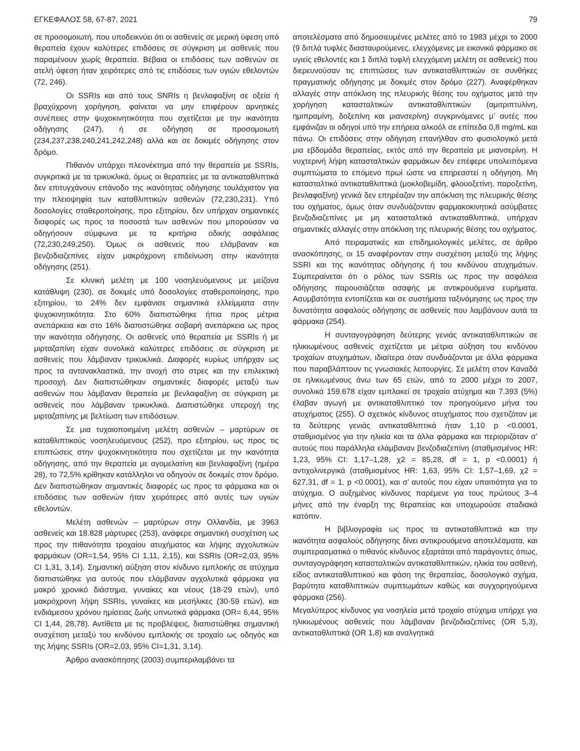ΕΓΚΕΦΑΛΟΣ 58, 67-87, 2021 79
σε προσομοιωτή, που υποδεικνύει ότι οι ασθενείς σε μερική ύφεση υπό θεραπεία έχουν καλύτερες επιδόσεις σε σύγκριση με ασθενείς που παραμένουν χωρίς θεραπεία. Βέβαια οι επιδόσεις των ασθενών σε ατελή ύφεση ήταν χειρότερες από τις επιδόσεις των υγιών εθελοντών (72, 246).
Οι SSRIs και από τους SNRIs η βενλαφαξίνη σε οξεία ή βραχύχρονη χορήγηση, φαίνεται να μην επιφέρουν αρνητικές συνέπειες στην ψυχοκινητικότητα που σχετίζεται με την ικανότητα οδήγησης (247), ή σε οδήγηση σε προσομοιωτή (234,237,238,240,241,242,248) αλλά και σε δοκιμές οδήγησης στον δρόμο.
Πιθανόν υπάρχει πλεονέκτημα από την θεραπεία με SSRIs, συγκριτικά με τα τρικυκλικά, όμως οι θεραπείες με τα αντικαταθλιπτικά δεν επιτυγχάνουν επάνοδο της ικανότητας οδήγησης τουλάχιστον για την πλειοψηφία των καταθλιπτικών ασθενών (72,230,231). Υπό δοσολογίες σταθεροποίησης, προ εξιτηρίου, δεν υπήρχαν σημαντικές διαφορές ως προς τα ποσοστά των ασθενών που μπορούσαν να οδηγήσουν σύμφωνα με τα κριτήρια οδικής ασφάλειας (72,230,249,250). Όμως οι ασθενείς που ελάμβαναν και βενζοδιαζεπίνες είχαν μακρόχρονη επιδείνωση στην ικανότητα οδήγησης (251).
Σε κλινική μελέτη με 100 νοσηλευόμενους με μείζονα κατάθλιψη (230), σε δοκιμές υπό δοσολογίες σταθεροποίησης, προ εξιτηρίου, το 24% δεν εμφάνισε σημαντικά ελλείμματα στην ψυχοκινητικότητα. Στο 60% διαπιστώθηκε ήπια προς μέτρια ανεπάρκεια και στο 16% διαπιστώθηκε σοβαρή ανεπάρκεια ως προς την ικανότητα οδήγησης. Οι ασθενείς υπό θεραπεία με SSRIs ή με μιρταζαπίνη είχαν συνολικά καλύτερες επιδόσεις σε σύγκριση με ασθενείς που λάμβαναν τρικυκλικά. Διαφορές κυρίως υπήρχαν ως προς τα αντανακλαστικά, την ανοχή στο στρες και την επιλεκτική προσοχή. Δεν διαπιστώθηκαν σημαντικές διαφορές μεταξύ των ασθενών που λάμβαναν θεραπεία με βενλαφαξίνη σε σύγκριση με ασθενείς που λάμβαναν τρικυκλικά. Διαπιστώθηκε υπεροχή της μιρταζαπίνης με βελτίωση των επιδόσεων.
Σε μια τυχαιοποιημένη μελέτη ασθενών – μαρτύρων σε καταθλιπτικούς νοσηλευόμενους (252), προ εξιτηρίου, ως προς τις επιπτώσεις στην ψυχοκινητικότητα που σχετίζεται με την ικανότητα οδήγησης, από την θεραπεία με αγομελατίνη και βενλαφαξίνη (ημέρα 28), το 72,5% κρίθηκαν κατάλληλοι να οδηγούν σε δοκιμές στον δρόμο. Δεν διαπιστώθηκαν σημαντικές διαφορές ως προς τα φάρμακα και οι επιδόσεις των ασθενών ήταν χειρότερες από αυτές των υγιών εθελοντών.
Μελέτη ασθενών – μαρτύρων στην Ολλανδία, με 3963 ασθενείς και 18.828 μάρτυρες (253), ανάφερε σημαντική συσχέτιση ως προς την πιθανότητα τροχαίου ατυχήματος και λήψης αγχολυτικών φαρμάκων (OR=1,54, 95% CI 1,11, 2,15), και SSRIs (OR=2,03, 95% CI 1,31, 3,14). Σημαντική αύξηση στον κίνδυνο εμπλοκής σε ατύχημα διαπιστώθηκε για αυτούς που ελάμβαναν αγχολυτικά φάρμακα για μακρό χρονικό διάστημα, γυναίκες και νέους (18-29 ετών), υπό μακρόχρονη λήψη SSRIs, γυναίκες και μεσήλικες (30-59 ετών), και ενδιάμεσου χρόνου ημίσειας ζωής υπνωτικά φάρμακα (OR= 6,44, 95% CI 1,44, 28,78). Αντίθετα με τις προβλέψεις, διαπιστώθηκε σημαντική συσχέτιση μεταξύ του κινδύνου εμπλοκής σε τροχαίο ως οδηγός και της λήψης SSRIs (OR=2,03, 95% CI=1,31, 3,14).
Άρθρο ανασκόπησης (2003) συμπεριλαμβάνει τα
αποτελέσματα από δημοσιευμένες μελέτες από το 1983 μέχρι το 2000 (9 διπλά τυφλές διασταυρούμενες, ελεγχόμενες με εικονικό φάρμακο σε υγιείς εθελοντές και 1 διπλά τυφλή ελεγχόμενη μελέτη σε ασθενείς) που διερευνούσαν τις επιπτώσεις των αντικαταθλιπτικών σε συνθήκες πραγματικής οδήγησης με δοκιμές στον δρόμο (227). Αναφέρθηκαν αλλαγές στην απόκλιση της πλευρικής θέσης του οχήματος μετά την χορήγηση κατασταλτικών αντικαταθλιπτικών (αμιτριπτυλίνη, ημιπραμίνη, δοξεπίνη και μιανσερίνη) συγκρινόμενες μ’ αυτές που εμφάνιζαν οι οδηγοί υπό την επήρεια αλκοόλ σε επίπεδα 0,8 mg/mL και πάνω. Οι επιδόσεις στην οδήγηση επανήλθαν στο φυσιολογικό μετά μια εβδομάδα θεραπείας, εκτός από την θεραπεία με μιανσερίνη. Η νυχτερινή λήψη κατασταλτικών φαρμάκων δεν επέφερε υπολειπόμενα συμπτώματα το επόμενο πρωί ώστε να επηρεαστεί η οδήγηση. Μη κατασταλτικά αντικαταθλιπτικά (μοκλοβεμίδη, φλουοξετίνη, παροξετίνη, βενλαφαξίνη) γενικά δεν επηρέαζαν την απόκλιση της πλευρικής θέσης του οχήματος, όμως όταν συνδυάζονταν φαρμακοκινητικά ασύμβατες βενζοδιαζεπίνες με μη κατασταλτικά αντικαταθλιπτικά, υπήρχαν σημαντικές αλλαγές στην απόκλιση της πλευρικής θέσης του οχήματος.
Από πειραματικές και επιδημιολογικές μελέτες, σε άρθρο ανασκόπησης, οι 15 αναφέρονταν στην συσχέτιση μεταξύ της λήψης SSRI και της ικανότητας οδήγησης ή του κινδύνου ατυχημάτων. Συμπεραίνεται ότι ο ρόλος των SSRIs ως προς την ασφάλεια οδήγησης παρουσιάζεται ασαφής με αντικρουόμενα ευρήματα. Ασυμβατότητα εντοπίζεται και σε συστήματα ταξινόμησης ως προς την δυνατότητα ασφαλούς οδήγησης σε ασθενείς που λαμβάνουν αυτά τα φάρμακα (254).
Η συνταγογράφηση δεύτερης γενιάς αντικαταθλιπτικών σε ηλικιωμένους ασθενείς σχετίζεται με μέτρια αύξηση του κινδύνου τροχαίων ατυχημάτων, ιδιαίτερα όταν συνδυάζονται με άλλα φάρμακα που παραβλάπτουν τις γνωσιακές λειτουργίες. Σε μελέτη στον Καναδά σε ηλικιωμένους άνω των 65 ετών, από το 2000 μέχρι το 2007, συνολικά 159.678 είχαν εμπλακεί σε τροχαίο ατύχημα και 7.393 (5%) έλαβαν αγωγή με αντικαταθλιπτικό τον προηγούμενο μήνα του ατυχήματος (255). Ο σχετικός κίνδυνος ατυχήματος που σχετιζόταν με τα δεύτερης γενιάς αντικαταθλιπτικά ήταν 1,10 p <0.0001, σταθμισμένος για την ηλικία και τα άλλα φάρμακα και περιοριζόταν σ’ αυτούς που παράλληλα ελάμβαναν βενζοδιαζεπίνη (σταθμισμένος HR: 1,23, 95% CI: 1,17–1,28, χ2 = 85,28, df = 1, p <0.0001) ή αντιχολινεργικά (σταθμισμένος HR: 1,63, 95% CI: 1,57–1,69, χ2 = 627,31, df = 1, p <0.0001), και σ’ αυτούς που είχαν υπαιτιότητα για το ατύχημα. Ο αυξημένος κίνδυνος παρέμενε για τους πρώτους 3–4 μήνες από την έναρξη της θεραπείας και υποχωρούσε σταδιακά κατόπιν.
Η βιβλιογραφία ως προς τα αντικαταθλιπτικά και την ικανότητα ασφαλούς οδήγησης δίνει αντικρουόμενα αποτελέσματα, και συμπερασματικά ο πιθανός κίνδυνος εξαρτάται από παράγοντες όπως, συνταγογράφηση κατασταλτικών αντικαταθλιπτικών, ηλικία του ασθενή, είδος αντικαταθλιπτικού και φάση της θεραπείας, δοσολογικό σχήμα, βαρύτητα καταθλιπτικών συμπτωμάτων καθώς και συγχορηγούμενα φάρμακα (256).
Μεγαλύτερος κίνδυνος για νοσηλεία μετά τροχαίο ατύχημα υπήρχε για ηλικιωμένους ασθενείς που λάμβαναν βενζοδιαζεπίνες (OR 5,3), αντικαταθλιπτικά (OR 1,8) και αναλγητικά